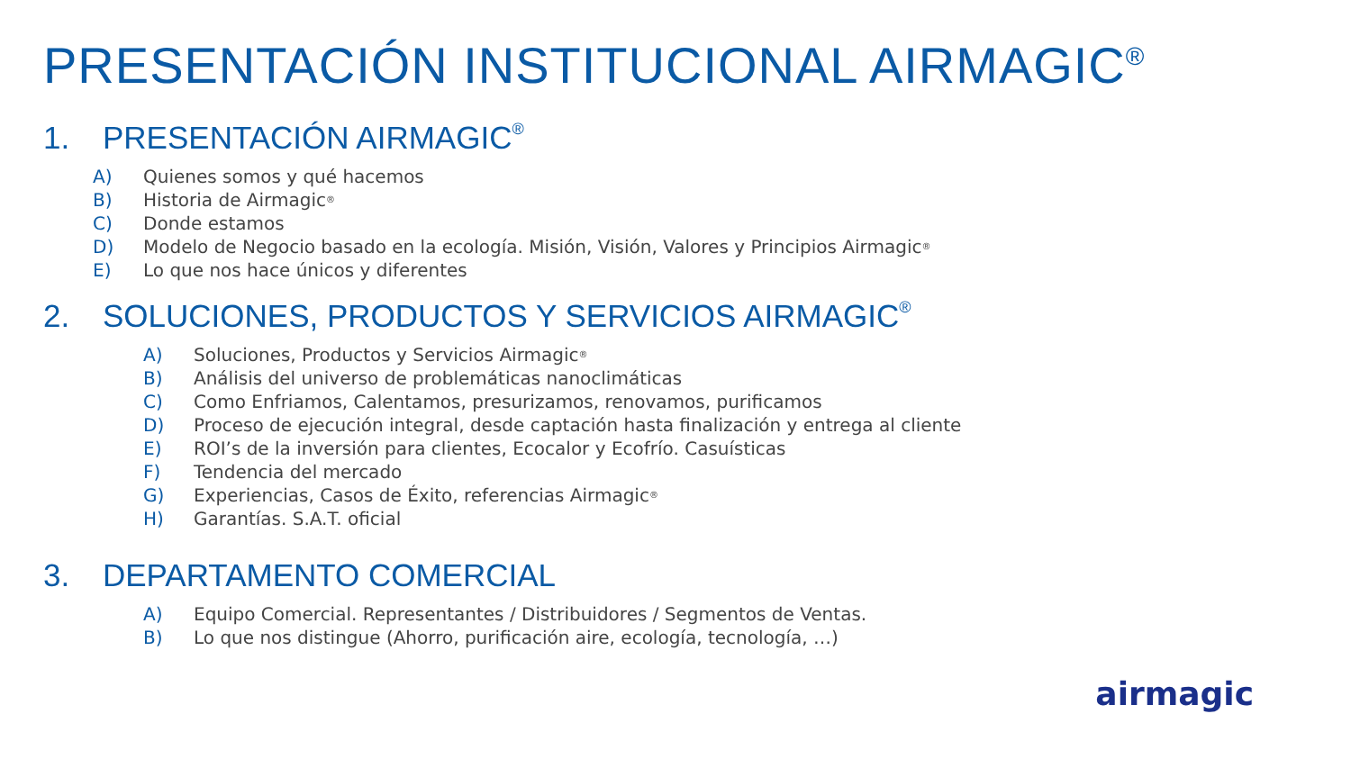PRESENTACIÓN INSTITUCIONAL AIRMAGIC<sup>®</sup>
1. PRESENTACIÓN AIRMAGIC<sup>®</sup>
A) Quienes somos y qué hacemos
B) Historia de Airmagic<sup>®</sup>
C) Donde estamos
D) Modelo de Negocio basado en la ecología. Misión, Visión, Valores y Principios Airmagic<sup>®</sup>
E) Lo que nos hace únicos y diferentes
2. SOLUCIONES, PRODUCTOS Y SERVICIOS AIRMAGIC<sup>®</sup>
A) Soluciones, Productos y Servicios Airmagic<sup>®</sup>
B) Análisis del universo de problemáticas nanoclimáticas
C) Como Enfriamos, Calentamos, presurizamos, renovamos, purificamos
D) Proceso de ejecución integral, desde captación hasta finalización y entrega al cliente
E) ROI’s de la inversión para clientes, Ecocalor y Ecofrío. Casuísticas
F) Tendencia del mercado
G) Experiencias, Casos de Éxito, referencias Airmagic<sup>®</sup>
H) Garantías. S.A.T. oficial
3. DEPARTAMENTO COMERCIAL
A) Equipo Comercial. Representantes / Distribuidores / Segmentos de Ventas.
B) Lo que nos distingue (Ahorro, purificación aire, ecología, tecnología, …)
airmagic